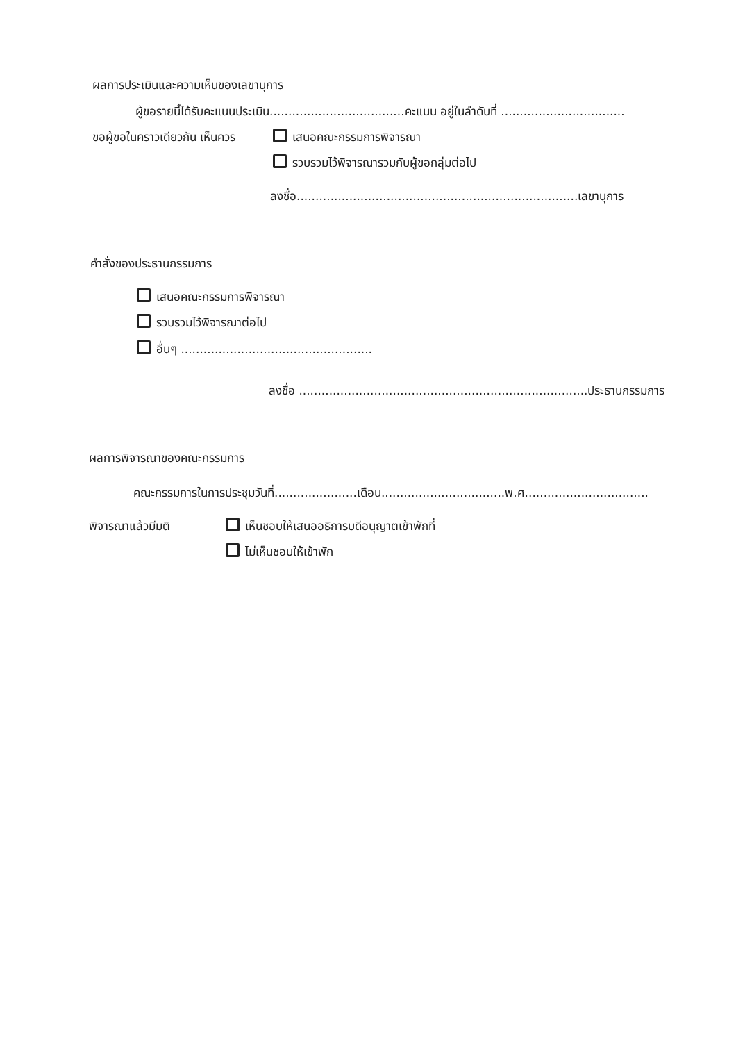ผลการประเมินและความเห็นของเลขานุการ
ผู้ขอรายนี้ได้รับคะแนนประเมิน....................................คะแนน อยู่ในลำดับที่ .................................
ขอผู้ขอในคราวเดียวกัน เห็นควร เสนอคณะกรรมการพิจารณา
รวบรวมไว้พิจารณารวมกับผู้ขอกลุ่มต่อไป
ลงชื่อ...........................................................................เลขานุการ
คำสั่งของประธานกรรมการ
เสนอคณะกรรมการพิจารณา
รวบรวมไว้พิจารณาต่อไป
อื่นๆ ...................................................
ลงชื่อ .............................................................................ประธานกรรมการ
ผลการพิจารณาของคณะกรรมการ
คณะกรรมการในการประชุมวันที่......................เดือน.................................พ.ศ.................................
พิจารณาแล้วมีมติ เห็นชอบให้เสนออธิการบดีอนุญาตเข้าพักที่
ไม่เห็นชอบให้เข้าพัก